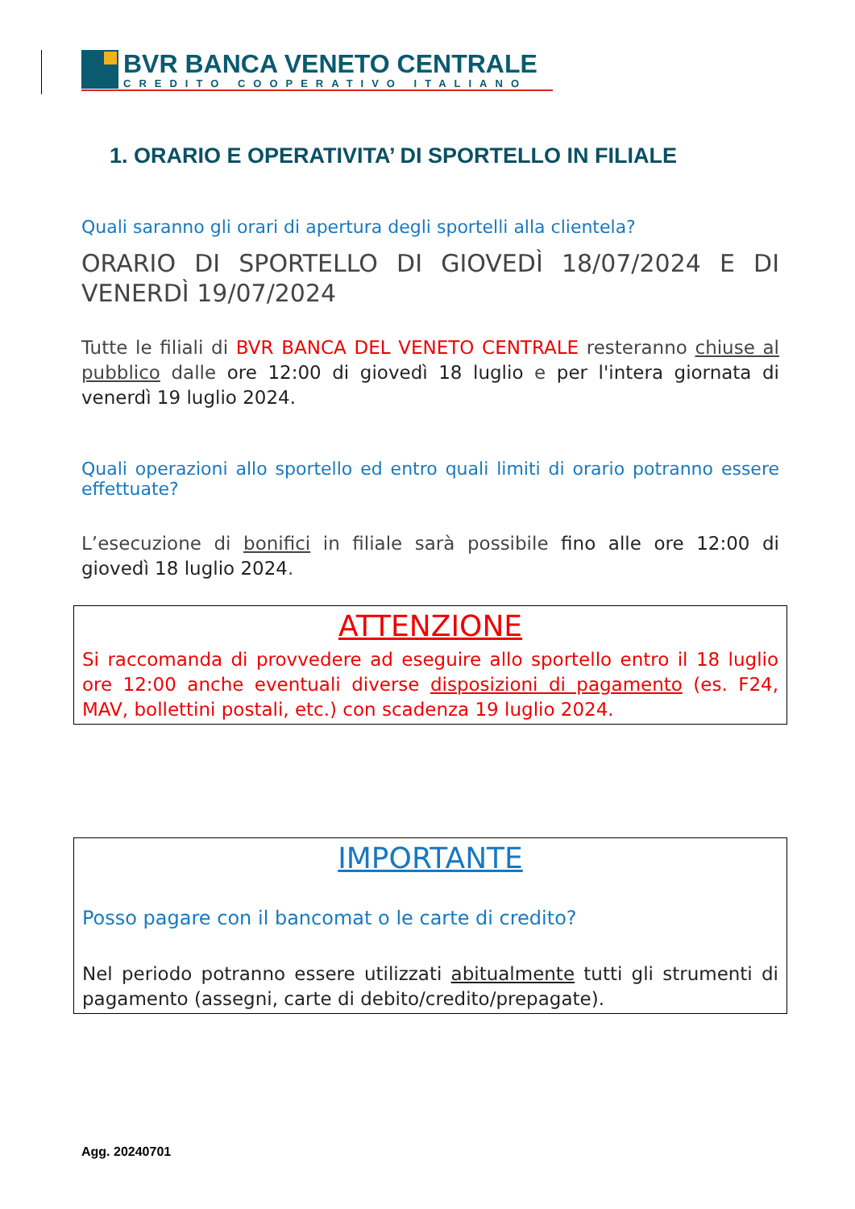BVR BANCA VENETO CENTRALE
CREDITO COOPERATIVO ITALIANO
1. ORARIO E OPERATIVITA’ DI SPORTELLO IN FILIALE
Quali saranno gli orari di apertura degli sportelli alla clientela?
ORARIO DI SPORTELLO DI GIOVEDÌ 18/07/2024 E DI VENERDÌ 19/07/2024
Tutte le filiali di BVR BANCA DEL VENETO CENTRALE resteranno chiuse al pubblico dalle ore 12:00 di giovedì 18 luglio e per l'intera giornata di venerdì 19 luglio 2024.
Quali operazioni allo sportello ed entro quali limiti di orario potranno essere effettuate?
L’esecuzione di bonifici in filiale sarà possibile fino alle ore 12:00 di giovedì 18 luglio 2024.
ATTENZIONE
Si raccomanda di provvedere ad eseguire allo sportello entro il 18 luglio ore 12:00 anche eventuali diverse disposizioni di pagamento (es. F24, MAV, bollettini postali, etc.) con scadenza 19 luglio 2024.
IMPORTANTE
Posso pagare con il bancomat o le carte di credito?
Nel periodo potranno essere utilizzati abitualmente tutti gli strumenti di pagamento (assegni, carte di debito/credito/prepagate).
Agg. 20240701